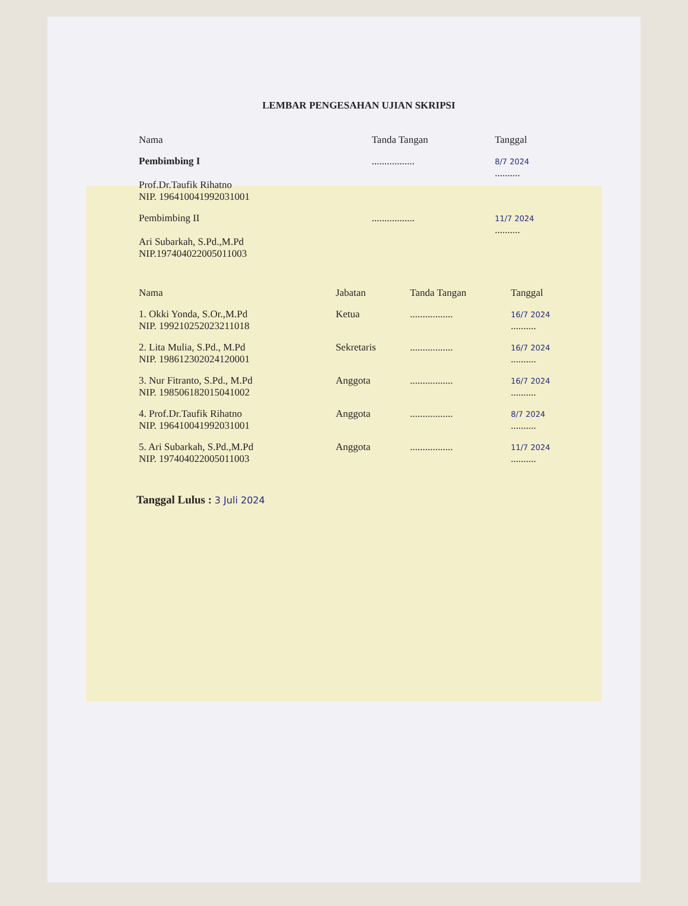LEMBAR PENGESAHAN UJIAN SKRIPSI
| Nama | Tanda Tangan | Tanggal |
| --- | --- | --- |
| Pembimbing I Prof.Dr.Taufik Rihatno NIP. 196410041992031001 | ................. | 8/7 2024 .......... |
| Pembimbing II Ari Subarkah, S.Pd.,M.Pd NIP.197404022005011003 | ................. | 11/7 2024 .......... |
| Nama | Jabatan | Tanda Tangan | Tanggal |
| --- | --- | --- | --- |
| 1. Okki Yonda, S.Or.,M.Pd NIP. 199210252023211018 | Ketua | ................. | 16/7 2024 .......... |
| 2. Lita Mulia, S.Pd., M.Pd NIP. 198612302024120001 | Sekretaris | ................. | 16/7 2024 .......... |
| 3. Nur Fitranto, S.Pd., M.Pd NIP. 198506182015041002 | Anggota | ................. | 16/7 2024 .......... |
| 4. Prof.Dr.Taufik Rihatno NIP. 196410041992031001 | Anggota | ................. | 8/7 2024 .......... |
| 5. Ari Subarkah, S.Pd.,M.Pd NIP. 197404022005011003 | Anggota | ................. | 11/7 2024 .......... |
Tanggal Lulus : 3 Juli 2024